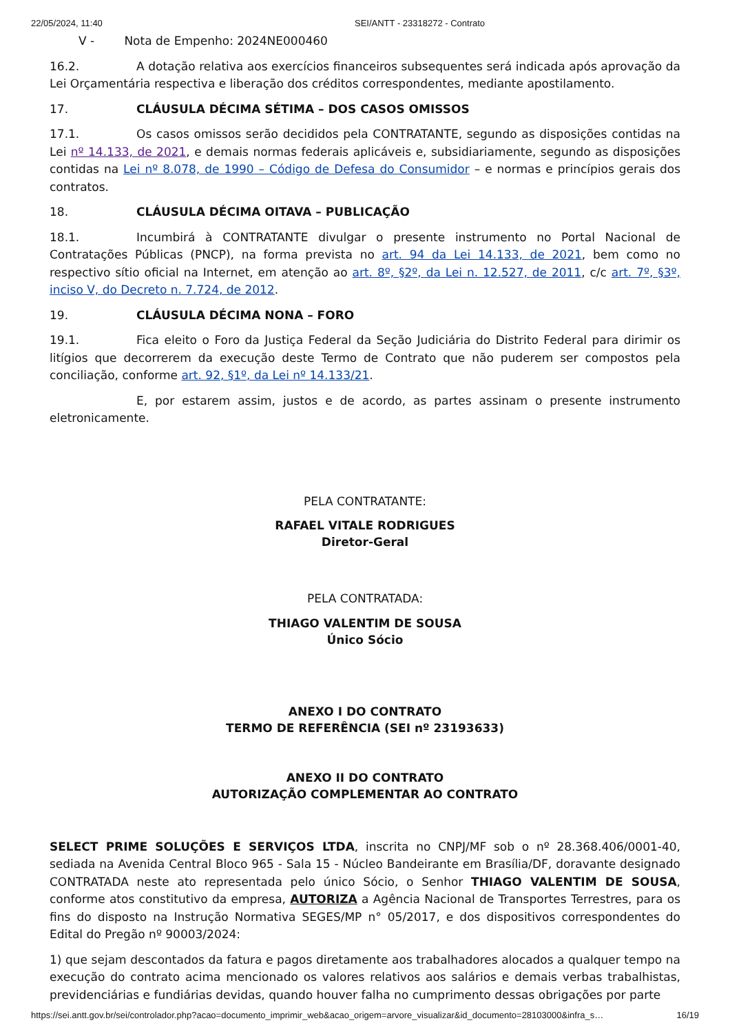22/05/2024, 11:40 SEI/ANTT - 23318272 - Contrato
V - Nota de Empenho: 2024NE000460
16.2. A dotação relativa aos exercícios financeiros subsequentes será indicada após aprovação da Lei Orçamentária respectiva e liberação dos créditos correspondentes, mediante apostilamento.
17. CLÁUSULA DÉCIMA SÉTIMA – DOS CASOS OMISSOS
17.1. Os casos omissos serão decididos pela CONTRATANTE, segundo as disposições contidas na Lei nº 14.133, de 2021, e demais normas federais aplicáveis e, subsidiariamente, segundo as disposições contidas na Lei nº 8.078, de 1990 – Código de Defesa do Consumidor – e normas e princípios gerais dos contratos.
18. CLÁUSULA DÉCIMA OITAVA – PUBLICAÇÃO
18.1. Incumbirá à CONTRATANTE divulgar o presente instrumento no Portal Nacional de Contratações Públicas (PNCP), na forma prevista no art. 94 da Lei 14.133, de 2021, bem como no respectivo sítio oficial na Internet, em atenção ao art. 8º, §2º, da Lei n. 12.527, de 2011, c/c art. 7º, §3º, inciso V, do Decreto n. 7.724, de 2012.
19. CLÁUSULA DÉCIMA NONA – FORO
19.1. Fica eleito o Foro da Justiça Federal da Seção Judiciária do Distrito Federal para dirimir os litígios que decorrerem da execução deste Termo de Contrato que não puderem ser compostos pela conciliação, conforme art. 92, §1º, da Lei nº 14.133/21.
E, por estarem assim, justos e de acordo, as partes assinam o presente instrumento eletronicamente.
PELA CONTRATANTE:
RAFAEL VITALE RODRIGUES
Diretor-Geral
PELA CONTRATADA:
THIAGO VALENTIM DE SOUSA
Único Sócio
ANEXO I DO CONTRATO
TERMO DE REFERÊNCIA (SEI nº 23193633)
ANEXO II DO CONTRATO
AUTORIZAÇÃO COMPLEMENTAR AO CONTRATO
SELECT PRIME SOLUÇÕES E SERVIÇOS LTDA, inscrita no CNPJ/MF sob o nº 28.368.406/0001-40, sediada na Avenida Central Bloco 965 - Sala 15 - Núcleo Bandeirante em Brasília/DF, doravante designado CONTRATADA neste ato representada pelo único Sócio, o Senhor THIAGO VALENTIM DE SOUSA, conforme atos constitutivo da empresa, AUTORIZA a Agência Nacional de Transportes Terrestres, para os fins do disposto na Instrução Normativa SEGES/MP n° 05/2017, e dos dispositivos correspondentes do Edital do Pregão nº 90003/2024:
1) que sejam descontados da fatura e pagos diretamente aos trabalhadores alocados a qualquer tempo na execução do contrato acima mencionado os valores relativos aos salários e demais verbas trabalhistas, previdenciárias e fundiárias devidas, quando houver falha no cumprimento dessas obrigações por parte
https://sei.antt.gov.br/sei/controlador.php?acao=documento_imprimir_web&acao_origem=arvore_visualizar&id_documento=28103000&infra_s… 16/19